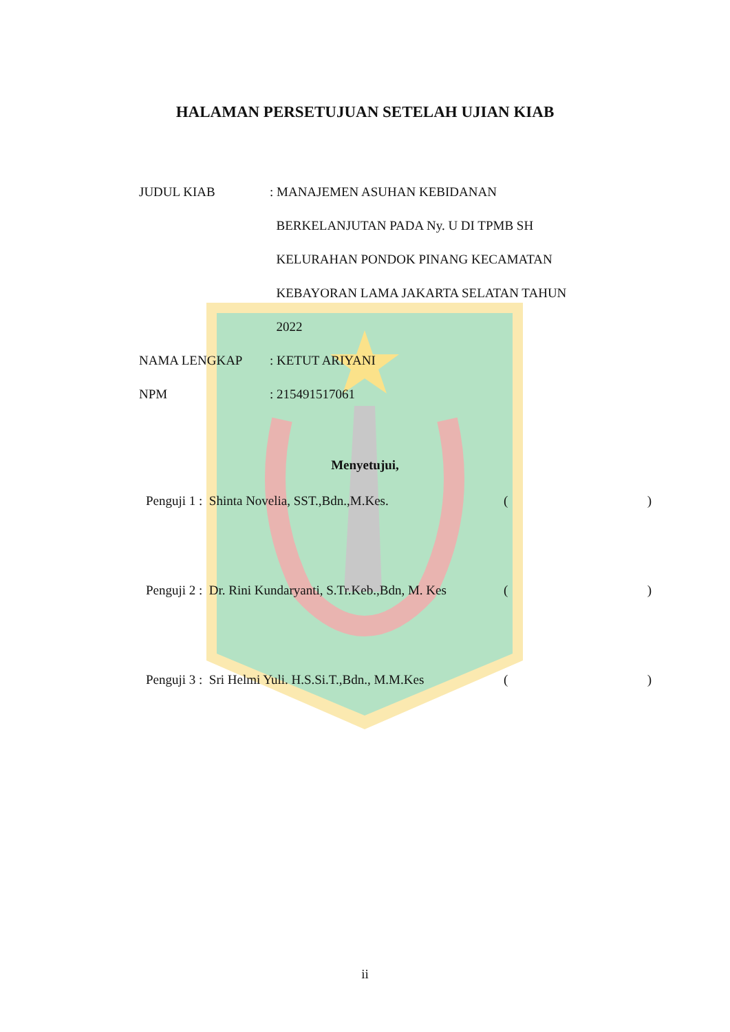HALAMAN PERSETUJUAN SETELAH UJIAN KIAB
JUDUL KIAB : MANAJEMEN ASUHAN KEBIDANAN
BERKELANJUTAN PADA Ny. U DI TPMB SH
KELURAHAN PONDOK PINANG KECAMATAN
KEBAYORAN LAMA JAKARTA SELATAN TAHUN
2022
NAMA LENGKAP : KETUT ARIYANI
NPM : 215491517061
Menyetujui,
Penguji 1 : Shinta Novelia, SST.,Bdn.,M.Kes. ()
Penguji 2 : Dr. Rini Kundaryanti, S.Tr.Keb.,Bdn, M. Kes
()
Penguji 3 : Sri Helmi Yuli. H.S.Si.T.,Bdn., M.M.Kes
()
ii